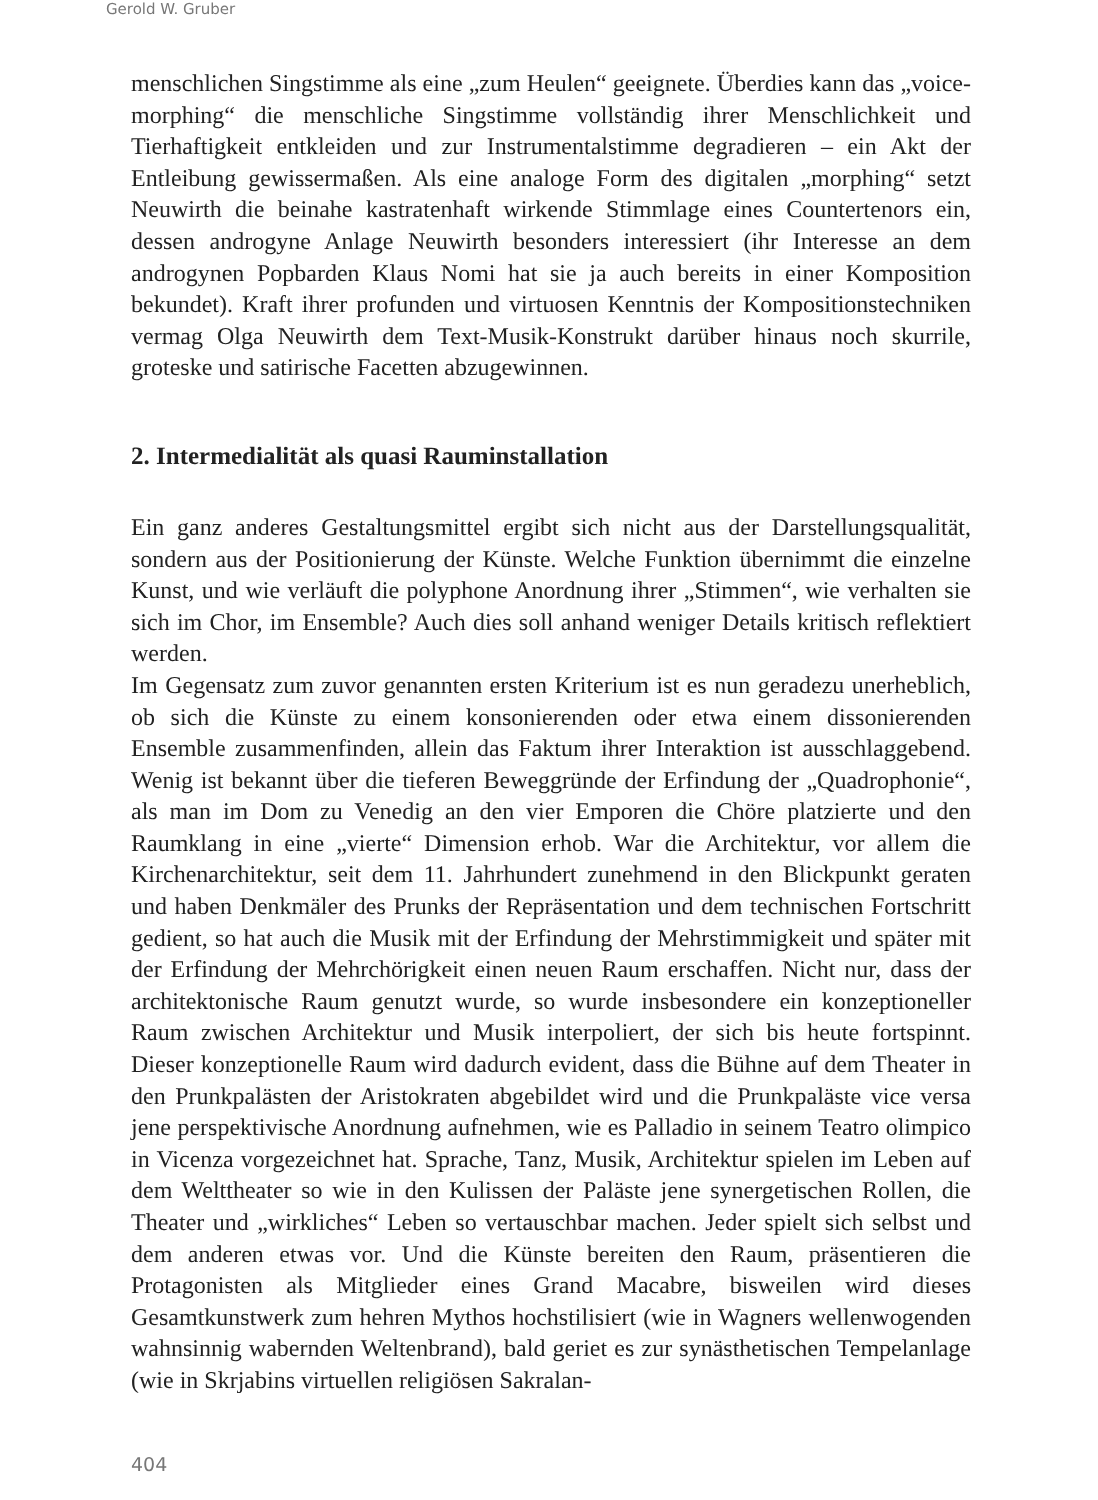Gerold W. Gruber
menschlichen Singstimme als eine „zum Heulen“ geeignete. Überdies kann das „voice-morphing“ die menschliche Singstimme vollständig ihrer Menschlichkeit und Tierhaftigkeit entkleiden und zur Instrumentalstimme degradieren – ein Akt der Entleibung gewissermaßen. Als eine analoge Form des digitalen „morphing“ setzt Neuwirth die beinahe kastratenhaft wirkende Stimmlage eines Countertenors ein, dessen androgyne Anlage Neuwirth besonders interessiert (ihr Interesse an dem androgynen Popbarden Klaus Nomi hat sie ja auch bereits in einer Komposition bekundet). Kraft ihrer profunden und virtuosen Kenntnis der Kompositionstechniken vermag Olga Neuwirth dem Text-Musik-Konstrukt darüber hinaus noch skurrile, groteske und satirische Facetten abzugewinnen.
2. Intermedialität als quasi Rauminstallation
Ein ganz anderes Gestaltungsmittel ergibt sich nicht aus der Darstellungsqualität, sondern aus der Positionierung der Künste. Welche Funktion übernimmt die einzelne Kunst, und wie verläuft die polyphone Anordnung ihrer „Stimmen“, wie verhalten sie sich im Chor, im Ensemble? Auch dies soll anhand weniger Details kritisch reflektiert werden.
Im Gegensatz zum zuvor genannten ersten Kriterium ist es nun geradezu unerheblich, ob sich die Künste zu einem konsonierenden oder etwa einem dissonierenden Ensemble zusammenfinden, allein das Faktum ihrer Interaktion ist ausschlaggebend. Wenig ist bekannt über die tieferen Beweggründe der Erfindung der „Quadrophonie“, als man im Dom zu Venedig an den vier Emporen die Chöre platzierte und den Raumklang in eine „vierte“ Dimension erhob. War die Architektur, vor allem die Kirchenarchitektur, seit dem 11. Jahrhundert zunehmend in den Blickpunkt geraten und haben Denkmäler des Prunks der Repräsentation und dem technischen Fortschritt gedient, so hat auch die Musik mit der Erfindung der Mehrstimmigkeit und später mit der Erfindung der Mehrchörigkeit einen neuen Raum erschaffen. Nicht nur, dass der architektonische Raum genutzt wurde, so wurde insbesondere ein konzeptioneller Raum zwischen Architektur und Musik interpoliert, der sich bis heute fortspinnt. Dieser konzeptionelle Raum wird dadurch evident, dass die Bühne auf dem Theater in den Prunkpalästen der Aristokraten abgebildet wird und die Prunkpaläste vice versa jene perspektivische Anordnung aufnehmen, wie es Palladio in seinem Teatro olimpico in Vicenza vorgezeichnet hat. Sprache, Tanz, Musik, Architektur spielen im Leben auf dem Welttheater so wie in den Kulissen der Paläste jene synergetischen Rollen, die Theater und „wirkliches“ Leben so vertauschbar machen. Jeder spielt sich selbst und dem anderen etwas vor. Und die Künste bereiten den Raum, präsentieren die Protagonisten als Mitglieder eines Grand Macabre, bisweilen wird dieses Gesamtkunstwerk zum hehren Mythos hochstilisiert (wie in Wagners wellenwogenden wahnsinnig wabernden Weltenbrand), bald geriet es zur synästhetischen Tempelanlage (wie in Skrjabins virtuellen religiösen Sakralan-
404